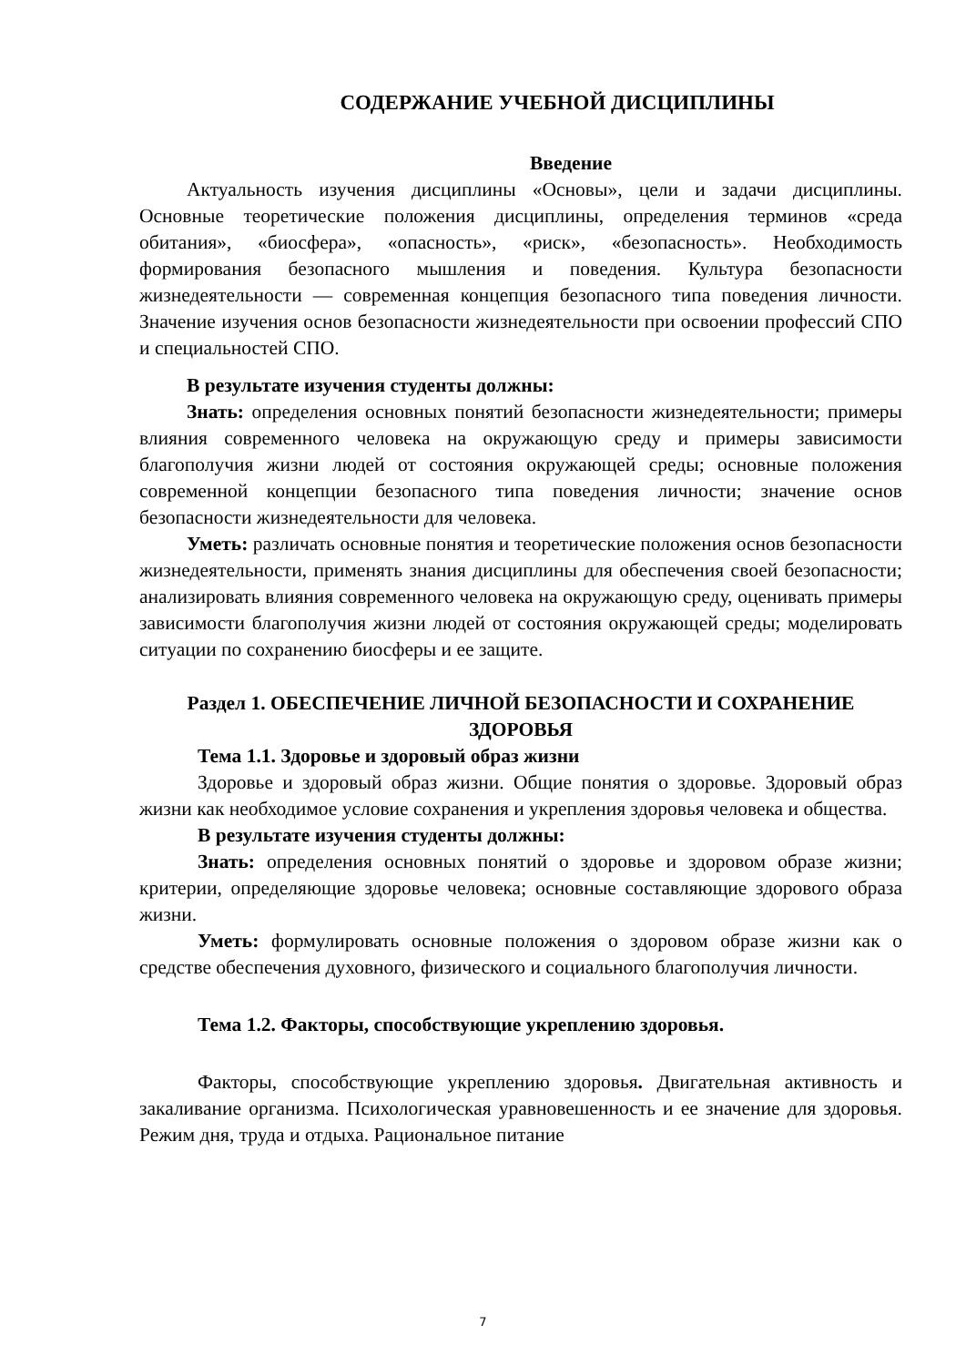СОДЕРЖАНИЕ УЧЕБНОЙ ДИСЦИПЛИНЫ
Введение
Актуальность изучения дисциплины «Основы», цели и задачи дисциплины. Основные теоретические положения дисциплины, определения терминов «среда обитания», «биосфера», «опасность», «риск», «безопасность». Необходимость формирования безопасного мышления и поведения. Культура безопасности жизнедеятельности — современная концепция безопасного типа поведения личности. Значение изучения основ безопасности жизнедеятельности при освоении профессий СПО и специальностей СПО.
В результате изучения студенты должны:
Знать: определения основных понятий безопасности жизнедеятельности; примеры влияния современного человека на окружающую среду и примеры зависимости благополучия жизни людей от состояния окружающей среды; основные положения современной концепции безопасного типа поведения личности; значение основ безопасности жизнедеятельности для человека.
Уметь: различать основные понятия и теоретические положения основ безопасности жизнедеятельности, применять знания дисциплины для обеспечения своей безопасности; анализировать влияния современного человека на окружающую среду, оценивать примеры зависимости благополучия жизни людей от состояния окружающей среды; моделировать ситуации по сохранению биосферы и ее защите.
Раздел 1. ОБЕСПЕЧЕНИЕ ЛИЧНОЙ БЕЗОПАСНОСТИ И СОХРАНЕНИЕ ЗДОРОВЬЯ
Тема 1.1. Здоровье и здоровый образ жизни
Здоровье и здоровый образ жизни. Общие понятия о здоровье. Здоровый образ жизни как необходимое условие сохранения и укрепления здоровья человека и общества.
В результате изучения студенты должны:
Знать: определения основных понятий о здоровье и здоровом образе жизни; критерии, определяющие здоровье человека; основные составляющие здорового образа жизни.
Уметь: формулировать основные положения о здоровом образе жизни как о средстве обеспечения духовного, физического и социального благополучия личности.
Тема 1.2. Факторы, способствующие укреплению здоровья.
Факторы, способствующие укреплению здоровья. Двигательная активность и закаливание организма. Психологическая уравновешенность и ее значение для здоровья. Режим дня, труда и отдыха. Рациональное питание
7